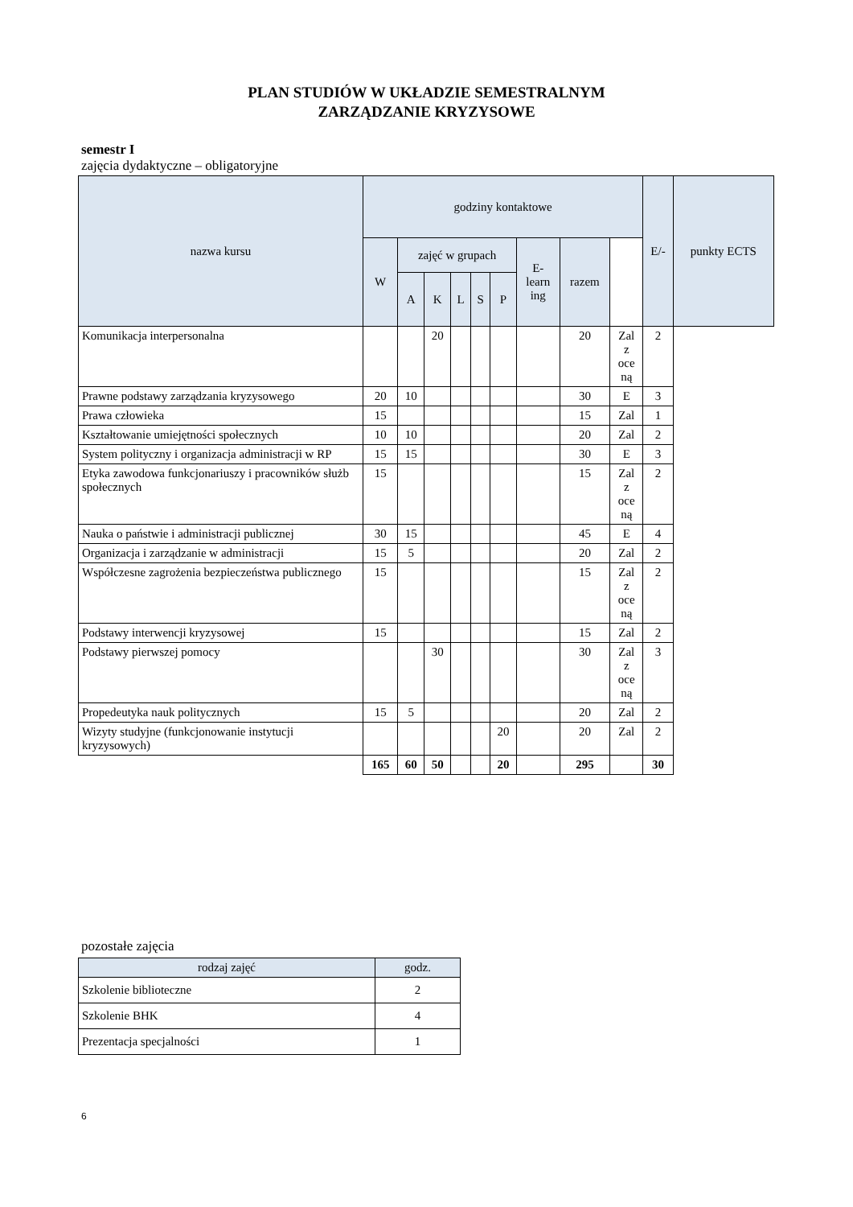PLAN STUDIÓW W UKŁADZIE SEMESTRALNYM
ZARZĄDZANIE KRYZYSOWE
semestr I
zajęcia dydaktyczne – obligatoryjne
| nazwa kursu | godziny kontaktowe | | | | | | | | | E/- | punkty ECTS |
| --- | --- | --- | --- | --- | --- | --- | --- | --- | --- | --- | --- |
| | W | zajęć w grupach | | | | | E- learn ing | razem | | | |
| | | A | K | L | S | P | | | | | |
| Komunikacja interpersonalna | | | 20 | | | | | 20 | Zal z oce ną | 2 | |
| Prawne podstawy zarządzania kryzysowego | 20 | 10 | | | | | | 30 | E | 3 | |
| Prawa człowieka | 15 | | | | | | | 15 | Zal | 1 | |
| Kształtowanie umiejętności społecznych | 10 | 10 | | | | | | 20 | Zal | 2 | |
| System polityczny i organizacja administracji w RP | 15 | 15 | | | | | | 30 | E | 3 | |
| Etyka zawodowa funkcjonariuszy i pracowników służb społecznych | 15 | | | | | | | 15 | Zal z oce ną | 2 | |
| Nauka o państwie i administracji publicznej | 30 | 15 | | | | | | 45 | E | 4 | |
| Organizacja i zarządzanie w administracji | 15 | 5 | | | | | | 20 | Zal | 2 | |
| Współczesne zagrożenia bezpieczeństwa publicznego | 15 | | | | | | | 15 | Zal z oce ną | 2 | |
| Podstawy interwencji kryzysowej | 15 | | | | | | | 15 | Zal | 2 | |
| Podstawy pierwszej pomocy | | | 30 | | | | | 30 | Zal z oce ną | 3 | |
| Propedeutyka nauk politycznych | 15 | 5 | | | | | | 20 | Zal | 2 | |
| Wizyty studyjne (funkcjonowanie instytucji kryzysowych) | | | | | | 20 | | 20 | Zal | 2 | |
| | 165 | 60 | 50 | | | 20 | | 295 | | 30 | |
pozostałe zajęcia
| rodzaj zajęć | godz. |
| --- | --- |
| Szkolenie biblioteczne | 2 |
| Szkolenie BHK | 4 |
| Prezentacja specjalności | 1 |
6